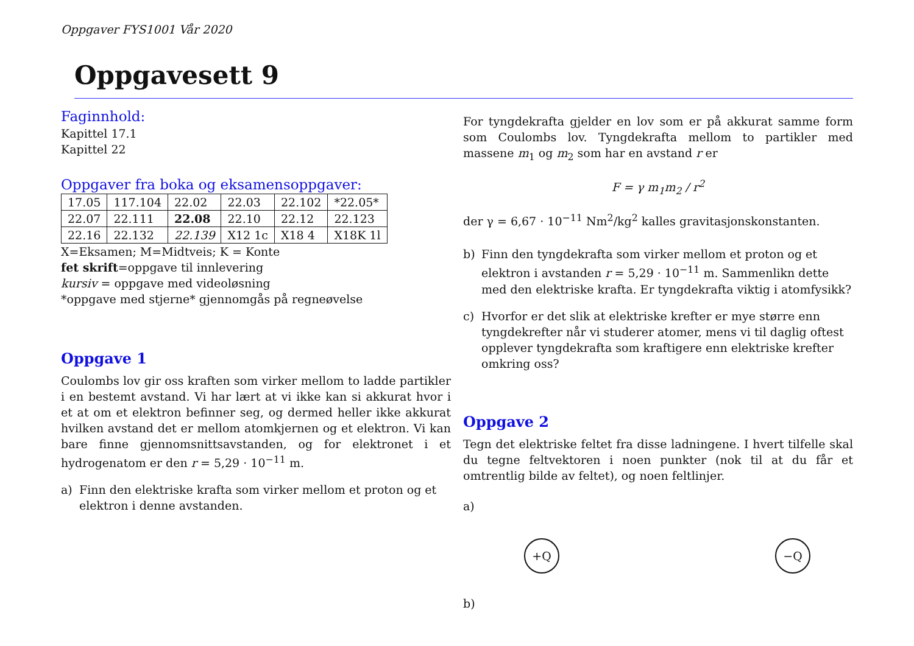Oppgaver FYS1001 Vår 2020
Oppgavesett 9
Faginnhold:
Kapittel 17.1
Kapittel 22
Oppgaver fra boka og eksamensoppgaver:
| 17.05 | 117.104 | 22.02 | 22.03 | 22.102 | *22.05* |
| 22.07 | 22.111 | 22.08 | 22.10 | 22.12 | 22.123 |
| 22.16 | 22.132 | 22.139 | X12 1c | X18 4 | X18K 1l |
X=Eksamen; M=Midtveis; K = Konte
fet skrift=oppgave til innlevering
kursiv = oppgave med videoløsning
*oppgave med stjerne* gjennomgås på regneøvelse
Oppgave 1
Coulombs lov gir oss kraften som virker mellom to ladde partikler i en bestemt avstand. Vi har lært at vi ikke kan si akkurat hvor i et at om et elektron befinner seg, og dermed heller ikke akkurat hvilken avstand det er mellom atomkjernen og et elektron. Vi kan bare finne gjennomsnittsavstanden, og for elektronet i et hydrogenatom er den r = 5,29 · 10<sup>−11</sup> m.
a) Finn den elektriske krafta som virker mellom et proton og et elektron i denne avstanden.
For tyngdekrafta gjelder en lov som er på akkurat samme form som Coulombs lov. Tyngdekrafta mellom to partikler med massene m<sub>1</sub> og m<sub>2</sub> som har en avstand r er
F = γ m<sub>1</sub>m<sub>2</sub> / r<sup>2</sup>
der γ = 6,67 · 10<sup>−11</sup> Nm<sup>2</sup>/kg<sup>2</sup> kalles gravitasjonskonstanten.
b) Finn den tyngdekrafta som virker mellom et proton og et elektron i avstanden r = 5,29 · 10<sup>−11</sup> m. Sammenlikn dette med den elektriske krafta. Er tyngdekrafta viktig i atomfysikk?
c) Hvorfor er det slik at elektriske krefter er mye større enn tyngdekrefter når vi studerer atomer, mens vi til daglig oftest opplever tyngdekrafta som kraftigere enn elektriske krefter omkring oss?
Oppgave 2
Tegn det elektriske feltet fra disse ladningene. I hvert tilfelle skal du tegne feltvektoren i noen punkter (nok til at du får et omtrentlig bilde av feltet), og noen feltlinjer.
a)
+Q −Q
b)